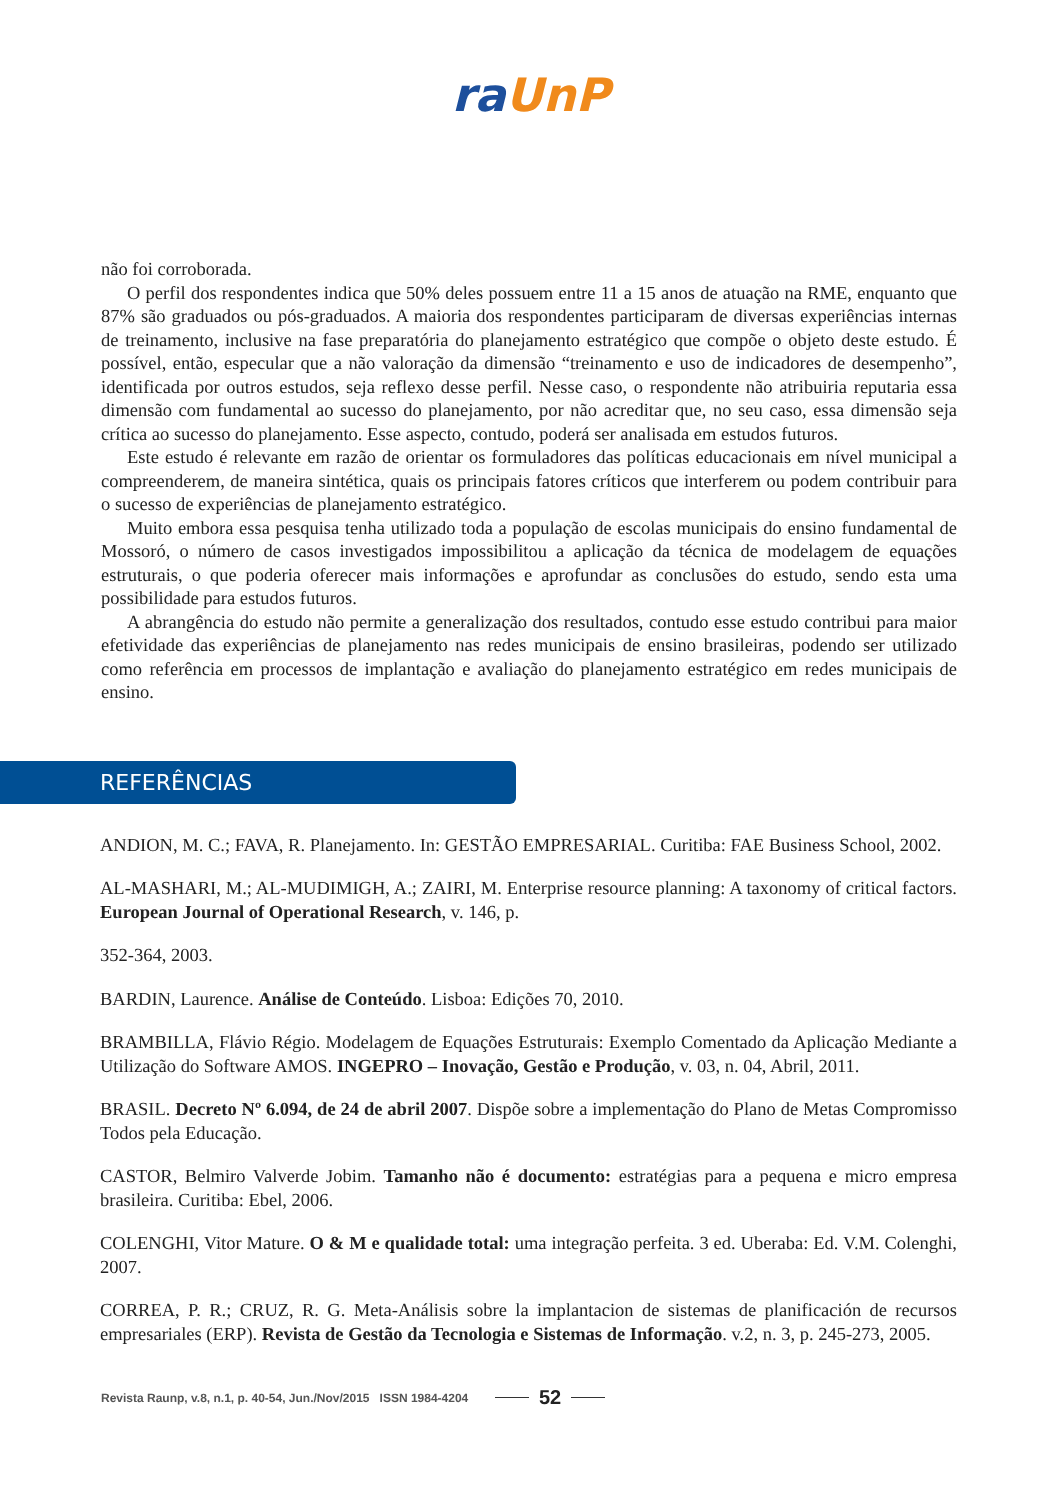ra UnP
não foi corroborada.
O perfil dos respondentes indica que 50% deles possuem entre 11 a 15 anos de atuação na RME, enquanto que 87% são graduados ou pós-graduados. A maioria dos respondentes participaram de diversas experiências internas de treinamento, inclusive na fase preparatória do planejamento estratégico que compõe o objeto deste estudo. É possível, então, especular que a não valoração da dimensão “treinamento e uso de indicadores de desempenho”, identificada por outros estudos, seja reflexo desse perfil. Nesse caso, o respondente não atribuiria reputaria essa dimensão com fundamental ao sucesso do planejamento, por não acreditar que, no seu caso, essa dimensão seja crítica ao sucesso do planejamento. Esse aspecto, contudo, poderá ser analisada em estudos futuros.
Este estudo é relevante em razão de orientar os formuladores das políticas educacionais em nível municipal a compreenderem, de maneira sintética, quais os principais fatores críticos que interferem ou podem contribuir para o sucesso de experiências de planejamento estratégico.
Muito embora essa pesquisa tenha utilizado toda a população de escolas municipais do ensino fundamental de Mossoró, o número de casos investigados impossibilitou a aplicação da técnica de modelagem de equações estruturais, o que poderia oferecer mais informações e aprofundar as conclusões do estudo, sendo esta uma possibilidade para estudos futuros.
A abrangência do estudo não permite a generalização dos resultados, contudo esse estudo contribui para maior efetividade das experiências de planejamento nas redes municipais de ensino brasileiras, podendo ser utilizado como referência em processos de implantação e avaliação do planejamento estratégico em redes municipais de ensino.
REFERÊNCIAS
ANDION, M. C.; FAVA, R. Planejamento. In: GESTÃO EMPRESARIAL. Curitiba: FAE Business School, 2002.
AL-MASHARI, M.; AL-MUDIMIGH, A.; ZAIRI, M. Enterprise resource planning: A taxonomy of critical factors. European Journal of Operational Research, v. 146, p.
352-364, 2003.
BARDIN, Laurence. Análise de Conteúdo. Lisboa: Edições 70, 2010.
BRAMBILLA, Flávio Régio. Modelagem de Equações Estruturais: Exemplo Comentado da Aplicação Mediante a Utilização do Software AMOS. INGEPRO – Inovação, Gestão e Produção, v. 03, n. 04, Abril, 2011.
BRASIL. Decreto Nº 6.094, de 24 de abril 2007. Dispõe sobre a implementação do Plano de Metas Compromisso Todos pela Educação.
CASTOR, Belmiro Valverde Jobim. Tamanho não é documento: estratégias para a pequena e micro empresa brasileira. Curitiba: Ebel, 2006.
COLENGHI, Vitor Mature. O & M e qualidade total: uma integração perfeita. 3 ed. Uberaba: Ed. V.M. Colenghi, 2007.
CORREA, P. R.; CRUZ, R. G. Meta-Análisis sobre la implantacion de sistemas de planificación de recursos empresariales (ERP). Revista de Gestão da Tecnologia e Sistemas de Informação. v.2, n. 3, p. 245-273, 2005.
Revista Raunp, v.8, n.1, p. 40-54, Jun./Nov/2015 ISSN 1984-4204 52